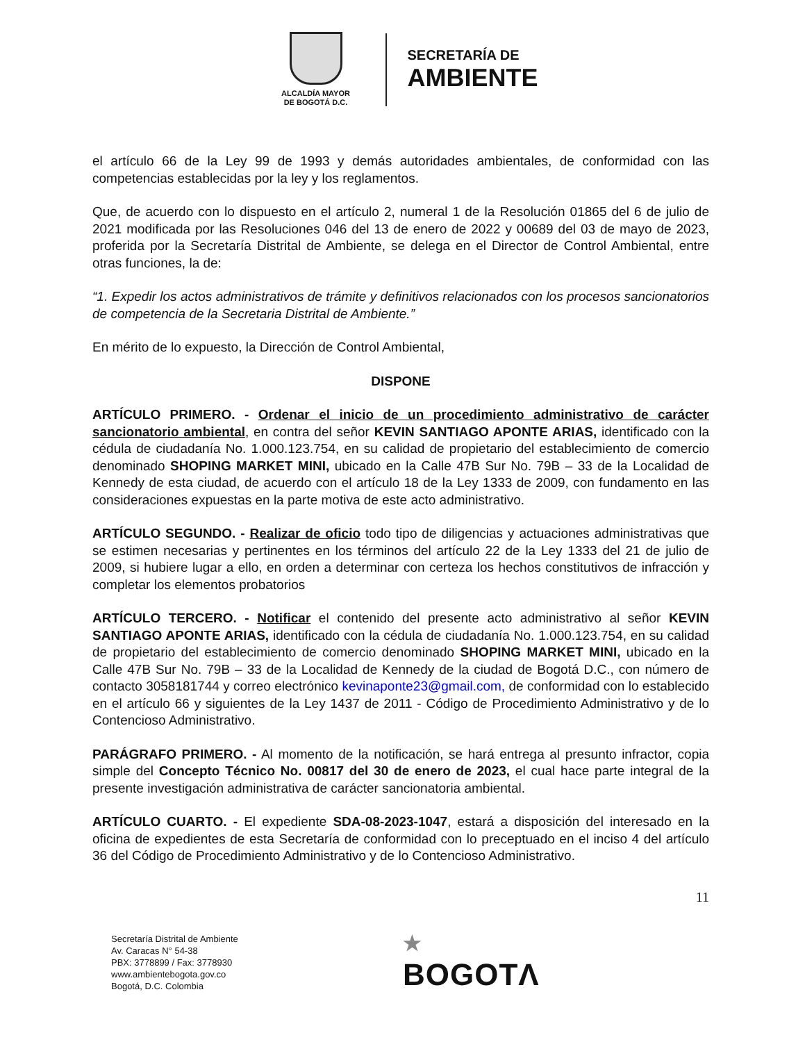ALCALDÍA MAYOR
DE BOGOTÁ D.C.
SECRETARÍA DE
AMBIENTE
el artículo 66 de la Ley 99 de 1993 y demás autoridades ambientales, de conformidad con las competencias establecidas por la ley y los reglamentos.
Que, de acuerdo con lo dispuesto en el artículo 2, numeral 1 de la Resolución 01865 del 6 de julio de 2021 modificada por las Resoluciones 046 del 13 de enero de 2022 y 00689 del 03 de mayo de 2023, proferida por la Secretaría Distrital de Ambiente, se delega en el Director de Control Ambiental, entre otras funciones, la de:
“1. Expedir los actos administrativos de trámite y definitivos relacionados con los procesos sancionatorios de competencia de la Secretaria Distrital de Ambiente.”
En mérito de lo expuesto, la Dirección de Control Ambiental,
DISPONE
ARTÍCULO PRIMERO. - Ordenar el inicio de un procedimiento administrativo de carácter sancionatorio ambiental, en contra del señor KEVIN SANTIAGO APONTE ARIAS, identificado con la cédula de ciudadanía No. 1.000.123.754, en su calidad de propietario del establecimiento de comercio denominado SHOPING MARKET MINI, ubicado en la Calle 47B Sur No. 79B – 33 de la Localidad de Kennedy de esta ciudad, de acuerdo con el artículo 18 de la Ley 1333 de 2009, con fundamento en las consideraciones expuestas en la parte motiva de este acto administrativo.
ARTÍCULO SEGUNDO. - Realizar de oficio todo tipo de diligencias y actuaciones administrativas que se estimen necesarias y pertinentes en los términos del artículo 22 de la Ley 1333 del 21 de julio de 2009, si hubiere lugar a ello, en orden a determinar con certeza los hechos constitutivos de infracción y completar los elementos probatorios
ARTÍCULO TERCERO. - Notificar el contenido del presente acto administrativo al señor KEVIN SANTIAGO APONTE ARIAS, identificado con la cédula de ciudadanía No. 1.000.123.754, en su calidad de propietario del establecimiento de comercio denominado SHOPING MARKET MINI, ubicado en la Calle 47B Sur No. 79B – 33 de la Localidad de Kennedy de la ciudad de Bogotá D.C., con número de contacto 3058181744 y correo electrónico kevinaponte23@gmail.com, de conformidad con lo establecido en el artículo 66 y siguientes de la Ley 1437 de 2011 - Código de Procedimiento Administrativo y de lo Contencioso Administrativo.
PARÁGRAFO PRIMERO. - Al momento de la notificación, se hará entrega al presunto infractor, copia simple del Concepto Técnico No. 00817 del 30 de enero de 2023, el cual hace parte integral de la presente investigación administrativa de carácter sancionatoria ambiental.
ARTÍCULO CUARTO. - El expediente SDA-08-2023-1047, estará a disposición del interesado en la oficina de expedientes de esta Secretaría de conformidad con lo preceptuado en el inciso 4 del artículo 36 del Código de Procedimiento Administrativo y de lo Contencioso Administrativo.
11
Secretaría Distrital de Ambiente
Av. Caracas N° 54-38
PBX: 3778899 / Fax: 3778930
www.ambientebogota.gov.co
Bogotá, D.C. Colombia
★
BOGOTΛ